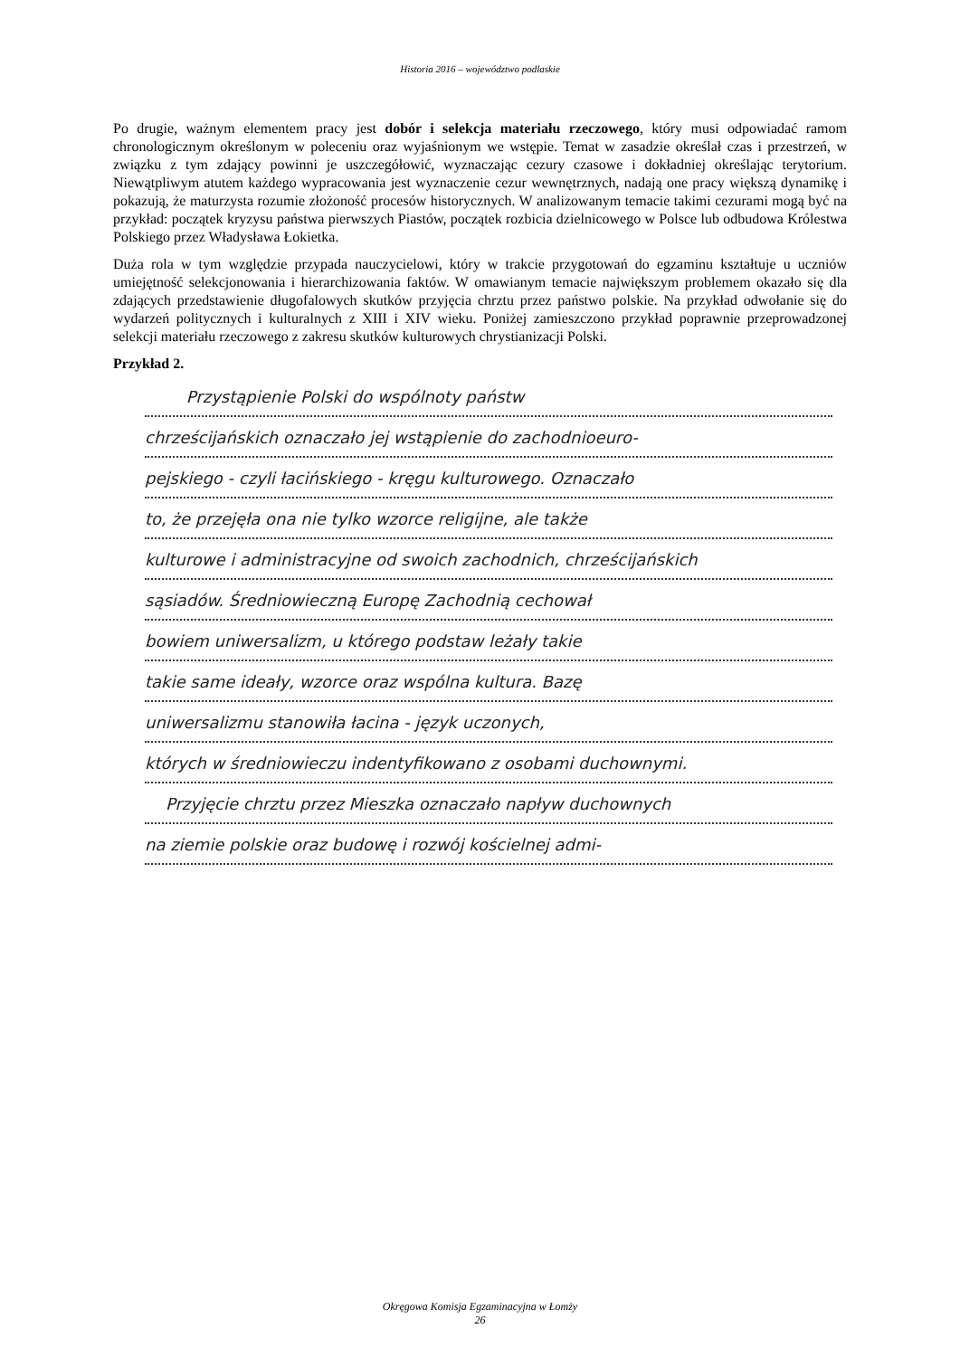Historia 2016 – województwo podlaskie
Po drugie, ważnym elementem pracy jest dobór i selekcja materiału rzeczowego, który musi odpowiadać ramom chronologicznym określonym w poleceniu oraz wyjaśnionym we wstępie. Temat w zasadzie określał czas i przestrzeń, w związku z tym zdający powinni je uszczegółowić, wyznaczając cezury czasowe i dokładniej określając terytorium. Niewątpliwym atutem każdego wypracowania jest wyznaczenie cezur wewnętrznych, nadają one pracy większą dynamikę i pokazują, że maturzysta rozumie złożoność procesów historycznych. W analizowanym temacie takimi cezurami mogą być na przykład: początek kryzysu państwa pierwszych Piastów, początek rozbicia dzielnicowego w Polsce lub odbudowa Królestwa Polskiego przez Władysława Łokietka.
Duża rola w tym względzie przypada nauczycielowi, który w trakcie przygotowań do egzaminu kształtuje u uczniów umiejętność selekcjonowania i hierarchizowania faktów. W omawianym temacie największym problemem okazało się dla zdających przedstawienie długofalowych skutków przyjęcia chrztu przez państwo polskie. Na przykład odwołanie się do wydarzeń politycznych i kulturalnych z XIII i XIV wieku. Poniżej zamieszczono przykład poprawnie przeprowadzonej selekcji materiału rzeczowego z zakresu skutków kulturowych chrystianizacji Polski.
Przykład 2.
Przystąpienie Polski do wspólnoty państw
chrześcijańskich oznaczało jej wstąpienie do zachodnioeuro-
pejskiego - czyli łacińskiego - kręgu kulturowego. Oznaczało
to, że przejęła ona nie tylko wzorce religijne, ale także
kulturowe i administracyjne od swoich zachodnich, chrześcijańskich
sąsiadów. Średniowieczną Europę Zachodnią cechował
bowiem uniwersalizm, u którego podstaw leżały takie
takie same ideały, wzorce oraz wspólna kultura. Bazę
uniwersalizmu stanowiła łacina - język uczonych,
których w średniowieczu indentyfikowano z osobami duchownymi.
Przyjęcie chrztu przez Mieszka oznaczało napływ duchownych
na ziemie polskie oraz budowę i rozwój kościelnej admi-
Okręgowa Komisja Egzaminacyjna w Łomży
26